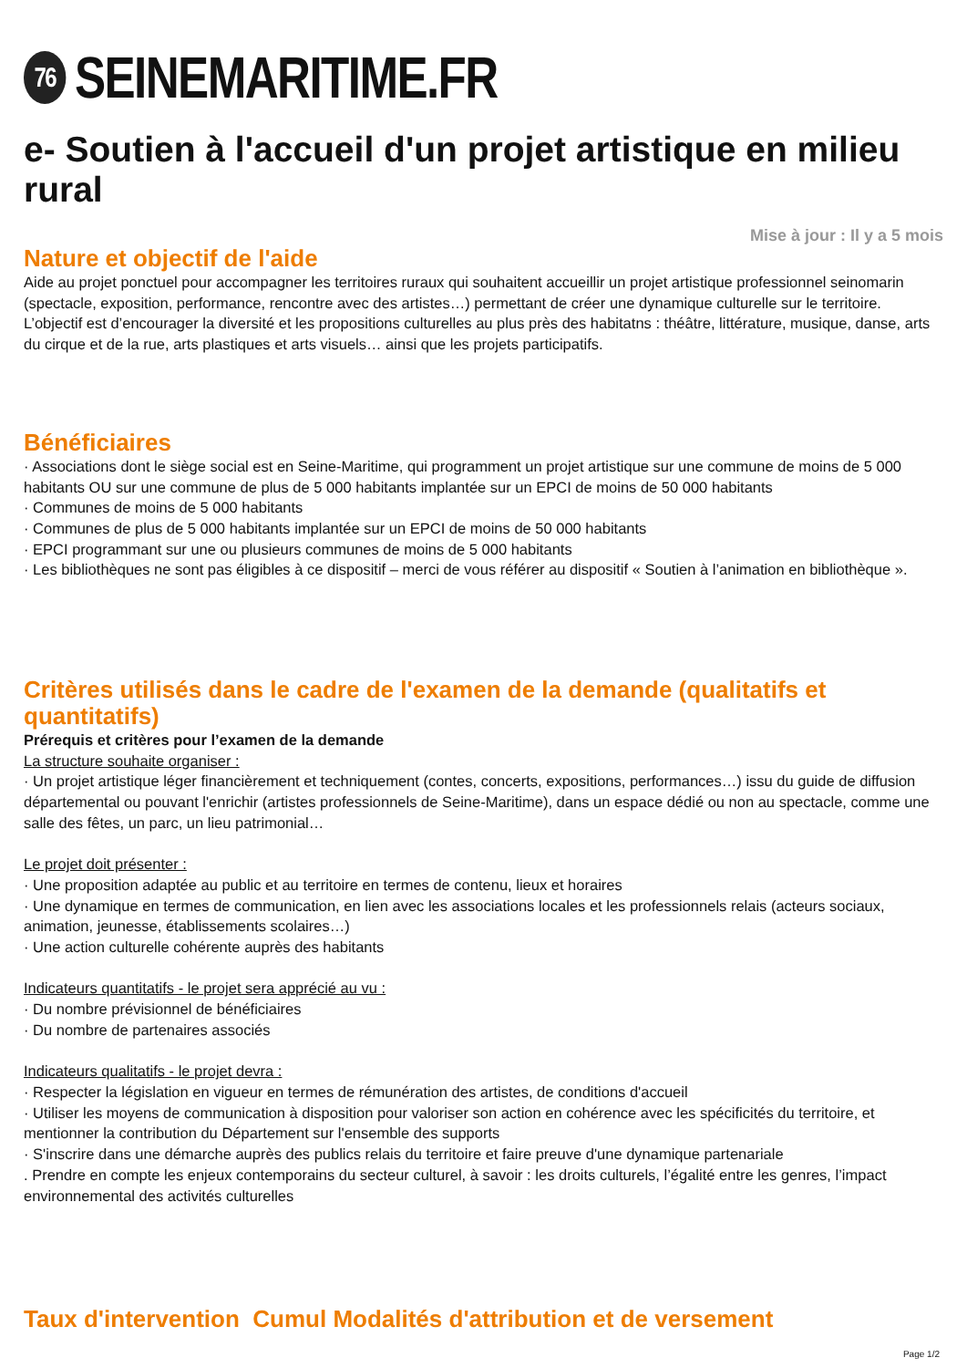76 SEINEMARITIME.FR
e- Soutien à l'accueil d'un projet artistique en milieu rural
Mise à jour : Il y a 5 mois
Nature et objectif de l'aide
Aide au projet ponctuel pour accompagner les territoires ruraux qui souhaitent accueillir un projet artistique professionnel seinomarin (spectacle, exposition, performance, rencontre avec des artistes…) permettant de créer une dynamique culturelle sur le territoire. L’objectif est d’encourager la diversité et les propositions culturelles au plus près des habitatns : théâtre, littérature, musique, danse, arts du cirque et de la rue, arts plastiques et arts visuels… ainsi que les projets participatifs.
Bénéficiaires
· Associations dont le siège social est en Seine-Maritime, qui programment un projet artistique sur une commune de moins de 5 000 habitants OU sur une commune de plus de 5 000 habitants implantée sur un EPCI de moins de 50 000 habitants
· Communes de moins de 5 000 habitants
· Communes de plus de 5 000 habitants implantée sur un EPCI de moins de 50 000 habitants
· EPCI programmant sur une ou plusieurs communes de moins de 5 000 habitants
· Les bibliothèques ne sont pas éligibles à ce dispositif – merci de vous référer au dispositif « Soutien à l’animation en bibliothèque ».
Critères utilisés dans le cadre de l'examen de la demande (qualitatifs et quantitatifs)
Prérequis et critères pour l’examen de la demande
La structure souhaite organiser :
· Un projet artistique léger financièrement et techniquement (contes, concerts, expositions, performances…) issu du guide de diffusion départemental ou pouvant l'enrichir (artistes professionnels de Seine-Maritime), dans un espace dédié ou non au spectacle, comme une salle des fêtes, un parc, un lieu patrimonial…
Le projet doit présenter :
· Une proposition adaptée au public et au territoire en termes de contenu, lieux et horaires
· Une dynamique en termes de communication, en lien avec les associations locales et les professionnels relais (acteurs sociaux, animation, jeunesse, établissements scolaires…)
· Une action culturelle cohérente auprès des habitants
Indicateurs quantitatifs - le projet sera apprécié au vu :
· Du nombre prévisionnel de bénéficiaires
· Du nombre de partenaires associés
Indicateurs qualitatifs - le projet devra :
· Respecter la législation en vigueur en termes de rémunération des artistes, de conditions d'accueil
· Utiliser les moyens de communication à disposition pour valoriser son action en cohérence avec les spécificités du territoire, et mentionner la contribution du Département sur l'ensemble des supports
· S'inscrire dans une démarche auprès des publics relais du territoire et faire preuve d'une dynamique partenariale
. Prendre en compte les enjeux contemporains du secteur culturel, à savoir : les droits culturels, l’égalité entre les genres, l’impact environnemental des activités culturelles
Taux d'intervention Cumul Modalités d'attribution et de versement
Page 1/2